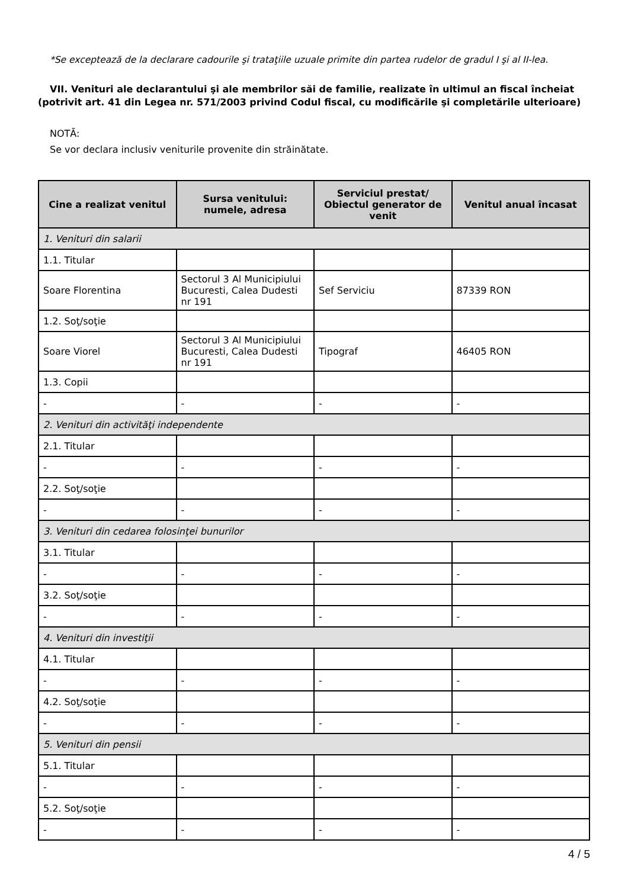*Se exceptează de la declarare cadourile şi trataţiile uzuale primite din partea rudelor de gradul I şi al II-lea.
VII. Venituri ale declarantului şi ale membrilor săi de familie, realizate în ultimul an fiscal încheiat (potrivit art. 41 din Legea nr. 571/2003 privind Codul fiscal, cu modificările şi completările ulterioare)
NOTĂ:
Se vor declara inclusiv veniturile provenite din străinătate.
| Cine a realizat venitul | Sursa venitului: numele, adresa | Serviciul prestat/ Obiectul generator de venit | Venitul anual încasat |
| --- | --- | --- | --- |
| 1. Venituri din salarii | | | |
| 1.1. Titular | | | |
| Soare Florentina | Sectorul 3 Al Municipiului Bucuresti, Calea Dudesti nr 191 | Sef Serviciu | 87339 RON |
| 1.2. Soţ/soţie | | | |
| Soare Viorel | Sectorul 3 Al Municipiului Bucuresti, Calea Dudesti nr 191 | Tipograf | 46405 RON |
| 1.3. Copii | | | |
| - | - | - | - |
| 2. Venituri din activităţi independente | | | |
| 2.1. Titular | | | |
| - | - | - | - |
| 2.2. Soţ/soţie | | | |
| - | - | - | - |
| 3. Venituri din cedarea folosinţei bunurilor | | | |
| 3.1. Titular | | | |
| - | - | - | - |
| 3.2. Soţ/soţie | | | |
| - | - | - | - |
| 4. Venituri din investiţii | | | |
| 4.1. Titular | | | |
| - | - | - | - |
| 4.2. Soţ/soţie | | | |
| - | - | - | - |
| 5. Venituri din pensii | | | |
| 5.1. Titular | | | |
| - | - | - | - |
| 5.2. Soţ/soţie | | | |
| - | - | - | - |
4 / 5